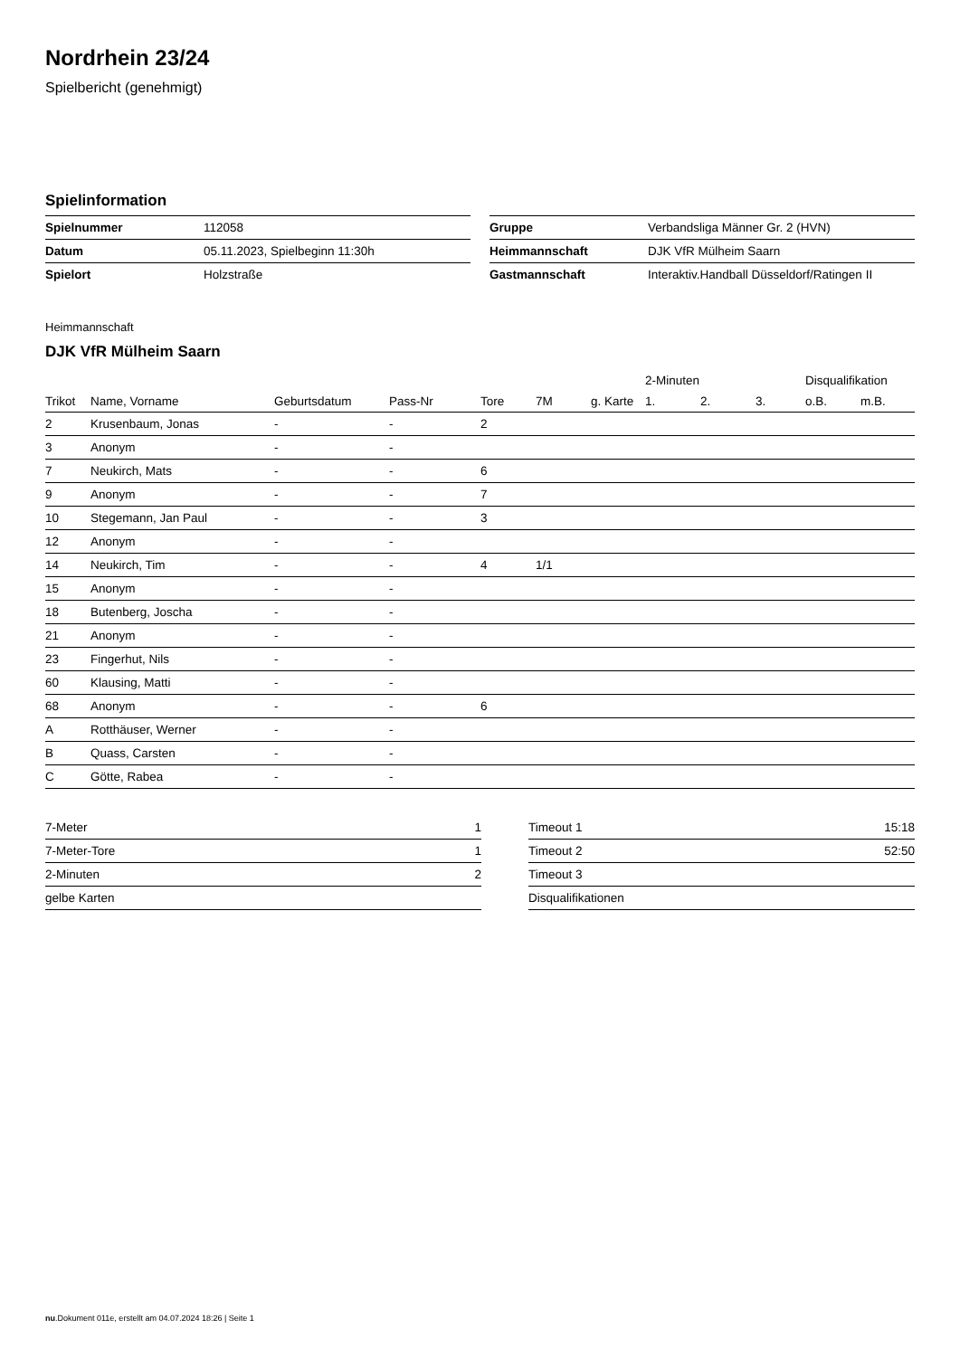Nordrhein 23/24
Spielbericht (genehmigt)
Spielinformation
| Spielnummer | 112058 |
| Datum | 05.11.2023, Spielbeginn 11:30h |
| Spielort | Holzstraße |
| Gruppe | Verbandsliga Männer Gr. 2 (HVN) |
| Heimmannschaft | DJK VfR Mülheim Saarn |
| Gastmannschaft | Interaktiv.Handball Düsseldorf/Ratingen II |
Heimmannschaft
DJK VfR Mülheim Saarn
| | | | | | | | 2-Minuten | | | Disqualifikation | |
| --- | --- | --- | --- | --- | --- | --- | --- | --- | --- | --- | --- |
| Trikot | Name, Vorname | Geburtsdatum | Pass-Nr | Tore | 7M | g. Karte | 1. | 2. | 3. | o.B. | m.B. |
| 2 | Krusenbaum, Jonas | - | - | 2 | | | | | | | |
| 3 | Anonym | - | - | | | | | | | | |
| 7 | Neukirch, Mats | - | - | 6 | | | | | | | |
| 9 | Anonym | - | - | 7 | | | | | | | |
| 10 | Stegemann, Jan Paul | - | - | 3 | | | | | | | |
| 12 | Anonym | - | - | | | | | | | | |
| 14 | Neukirch, Tim | - | - | 4 | 1/1 | | | | | | |
| 15 | Anonym | - | - | | | | | | | | |
| 18 | Butenberg, Joscha | - | - | | | | | | | | |
| 21 | Anonym | - | - | | | | | | | | |
| 23 | Fingerhut, Nils | - | - | | | | | | | | |
| 60 | Klausing, Matti | - | - | | | | | | | | |
| 68 | Anonym | - | - | 6 | | | | | | | |
| A | Rotthäuser, Werner | - | - | | | | | | | | |
| B | Quass, Carsten | - | - | | | | | | | | |
| C | Götte, Rabea | - | - | | | | | | | | |
| 7-Meter | 1 |
| 7-Meter-Tore | 1 |
| 2-Minuten | 2 |
| gelbe Karten | |
| Timeout 1 | 15:18 |
| Timeout 2 | 52:50 |
| Timeout 3 | |
| Disqualifikationen | |
nu.Dokument 011e, erstellt am 04.07.2024 18:26 | Seite 1